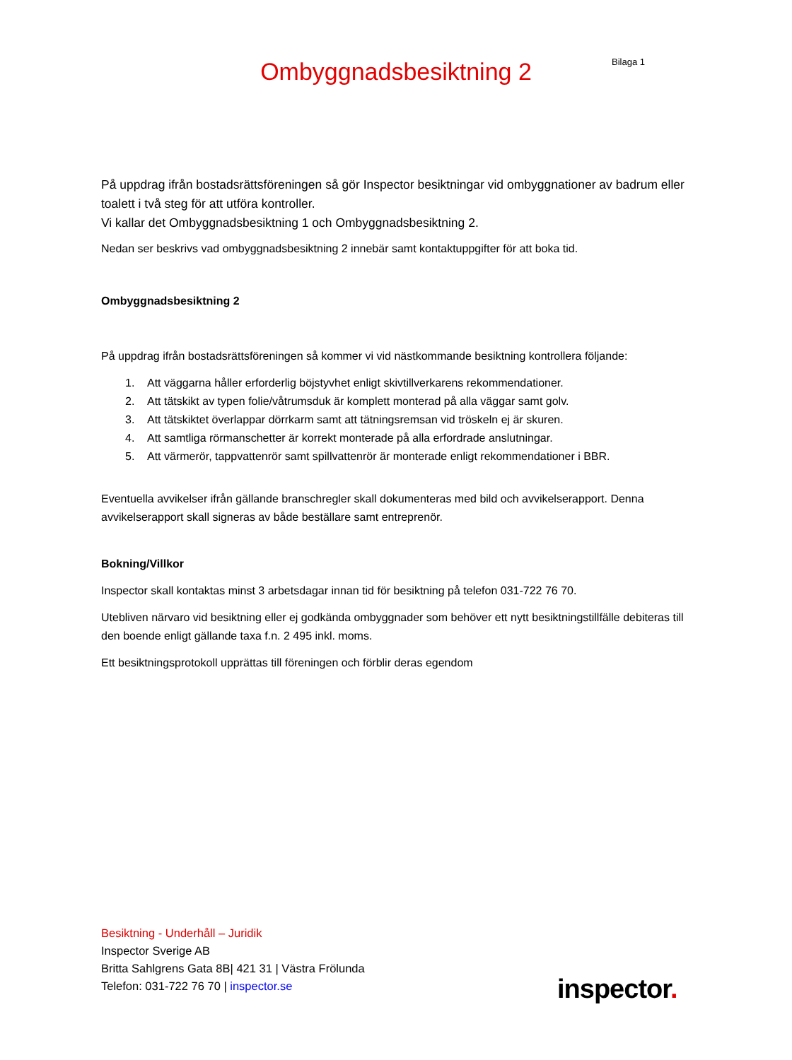Bilaga 1
Ombyggnadsbesiktning 2
På uppdrag ifrån bostadsrättsföreningen så gör Inspector besiktningar vid ombyggnationer av badrum eller toalett i två steg för att utföra kontroller.
Vi kallar det Ombyggnadsbesiktning 1 och Ombyggnadsbesiktning 2.
Nedan ser beskrivs vad ombyggnadsbesiktning 2 innebär samt kontaktuppgifter för att boka tid.
Ombyggnadsbesiktning 2
På uppdrag ifrån bostadsrättsföreningen så kommer vi vid nästkommande besiktning kontrollera följande:
1. Att väggarna håller erforderlig böjstyvhet enligt skivtillverkarens rekommendationer.
2. Att tätskikt av typen folie/våtrumsduk är komplett monterad på alla väggar samt golv.
3. Att tätskiktet överlappar dörrkarm samt att tätningsremsan vid tröskeln ej är skuren.
4. Att samtliga rörmanschetter är korrekt monterade på alla erfordrade anslutningar.
5. Att värmerör, tappvattenrör samt spillvattenrör är monterade enligt rekommendationer i BBR.
Eventuella avvikelser ifrån gällande branschregler skall dokumenteras med bild och avvikelserapport. Denna avvikelserapport skall signeras av både beställare samt entreprenör.
Bokning/Villkor
Inspector skall kontaktas minst 3 arbetsdagar innan tid för besiktning på telefon 031-722 76 70.
Utebliven närvaro vid besiktning eller ej godkända ombyggnader som behöver ett nytt besiktningstillfälle debiteras till den boende enligt gällande taxa f.n. 2 495 inkl. moms.
Ett besiktningsprotokoll upprättas till föreningen och förblir deras egendom
Besiktning - Underhåll – Juridik
Inspector Sverige AB
Britta Sahlgrens Gata 8B| 421 31 | Västra Frölunda
Telefon: 031-722 76 70 | inspector.se
inspector.